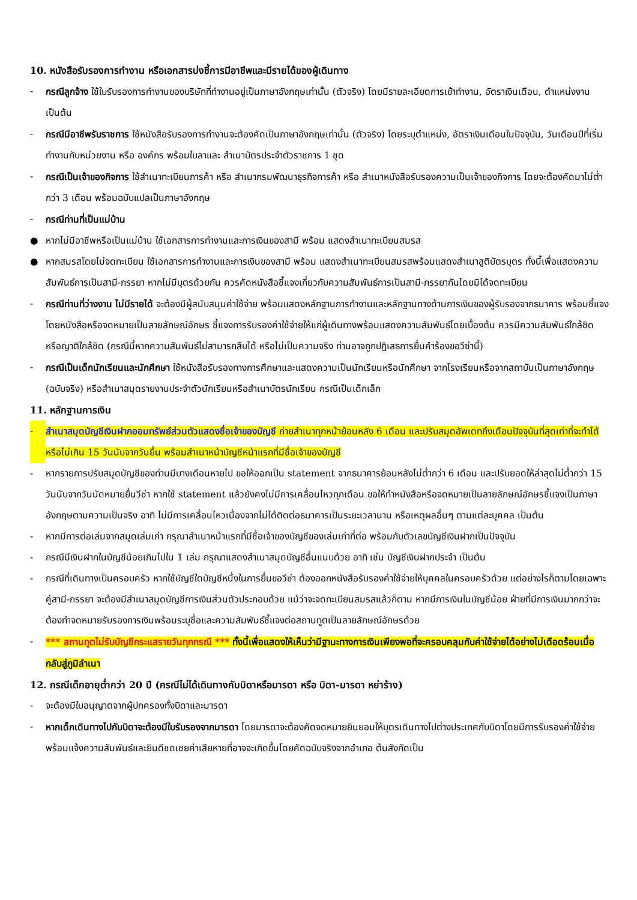10. หนังสือรับรองการทำงาน หรือเอกสารบ่งชี้การมีอาชีพและมีรายได้ของผู้เดินทาง
- กรณีลูกจ้าง ใช้ใบรับรองการทำงานของบริษัทที่ทำงานอยู่เป็นภาษาอังกฤษเท่านั้น (ตัวจริง) โดยมีรายละเอียดการเข้าทำงาน, อัตราเงินเดือน, ตำแหน่งงาน เป็นต้น
- กรณีมีอาชีพรับราชการ ใช้หนังสือรับรองการทำงานจะต้องคัดเป็นภาษาอังกฤษเท่านั้น (ตัวจริง) โดยระบุตำแหน่ง, อัตราเงินเดือนในปัจจุบัน, วันเดือนปีที่เริ่มทำงานกับหน่วยงาน หรือ องค์กร พร้อมใบลาและ สำเนาบัตรประจำตัวราชการ 1 ชุด
- กรณีเป็นเจ้าของกิจการ ใช้สำเนาทะเบียนการค้า หรือ สำเนากรมพัฒนาธุรกิจการค้า หรือ สำเนาหนังสือรับรองความเป็นเจ้าของกิจการ โดยจะต้องคัดมาไม่ต่ำกว่า 3 เดือน พร้อมฉบับแปลเป็นภาษาอังกฤษ
- กรณีท่านที่เป็นแม่บ้าน
● หากไม่มีอาชีพหรือเป็นแม่บ้าน ใช้เอกสารการทำงานและการเงินของสามี พร้อม แสดงสำเนาทะเบียนสมรส
● หากสมรสโดยไม่จดทะเบียน ใช้เอกสารการทำงานและการเงินของสามี พร้อม แสดงสำเนาทะเบียนสมรสพร้อมแสดงสำเนาสูติบัตรบุตร ทั้งนี้เพื่อแสดงความสัมพันธ์การเป็นสามี-ภรรยา หากไม่มีบุตรด้วยกัน ควรคัดหนังสือชี้แจงเกี่ยวกับความสัมพันธ์การเป็นสามี-ภรรยากันโดยมิได้จดทะเบียน
- กรณีท่านที่ว่างงาน ไม่มีรายได้ จะต้องมีผู้สนับสนุนค่าใช้จ่าย พร้อมแสดงหลักฐานการทำงานและหลักฐานทางด้านการเงินของผู้รับรองจากธนาคาร พร้อมชี้แจงโดยหนังสือหรือจดหมายเป็นลายลักษณ์อักษร ชี้แจงการรับรองค่าใช้จ่ายให้แก่ผู้เดินทางพร้อมแสดงความสัมพันธ์โดยเบื้องต้น ควรมีความสัมพันธ์ใกล้ชิด หรือญาติใกล้ชิด (กรณีนี้หากความสัมพันธ์ไม่สามารถสืบได้ หรือไม่เป็นความจริง ท่านอาจถูกปฏิเสธการยื่นคำร้องขอวีซ่านี้)
- กรณีเป็นเด็กนักเรียนและนักศึกษา ใช้หนังสือรับรองทางการศึกษาและแสดงความเป็นนักเรียนหรือนักศึกษา จากโรงเรียนหรือจากสถาบันเป็นภาษาอังกฤษ (ฉบับจริง) หรือสำเนาสมุดรายงานประจำตัวนักเรียนหรือสำเนาบัตรนักเรียน กรณีเป็นเด็กเล็ก
11. หลักฐานการเงิน
- สำเนาสมุดบัญชีเงินฝากออมทรัพย์ส่วนตัวแสดงชื่อเจ้าของบัญชี ถ่ายสำเนาทุกหน้าย้อนหลัง 6 เดือน และปรับสมุดอัพเดทถึงเดือนปัจจุบันที่สุดเท่าที่จะทำได้หรือไม่เกิน 15 วันนับจากวันยื่น พร้อมสำเนาหน้าบัญชีหน้าแรกที่มีชื่อเจ้าของบัญชี
- หากรายการปรับสมุดบัญชีของท่านมีบางเดือนหายไป ขอให้ออกเป็น statement จากธนาคารย้อนหลังไม่ต่ำกว่า 6 เดือน และปรับยอดให้ล่าสุดไม่ต่ำกว่า 15 วันนับจากวันนัดหมายยื่นวีซ่า หากใช้ statement แล้วยังคงไม่มีการเคลื่อนไหวทุกเดือน ขอให้ทำหนังสือหรือจดหมายเป็นลายลักษณ์อักษรชี้แจงเป็นภาษาอังกฤษตามความเป็นจริง อาทิ ไม่มีการเคลื่อนไหวเนื่องจากไม่ได้ติดต่อธนาคารเป็นระยะเวลานาน หรือเหตุผลอื่นๆ ตามแต่ละบุคคล เป็นต้น
- หากมีการต่อเล่มจากสมุดเล่มเก่า กรุณาสำเนาหน้าแรกที่มีชื่อเจ้าของบัญชีของเล่มเก่าที่ต่อ พร้อมกับตัวเลขบัญชีเงินฝากเป็นปัจจุบัน
- กรณีมีเงินฝากในบัญชีน้อยเกินไปใน 1 เล่ม กรุณาแสดงสำเนาสมุดบัญชีอื่นแนบด้วย อาทิ เช่น บัญชีเงินฝากประจำ เป็นต้น
- กรณีที่เดินทางเป็นครอบครัว หากใช้บัญชีใดบัญชีหนึ่งในการยื่นขอวีซ่า ต้องออกหนังสือรับรองค่าใช้จ่ายให้บุคคลในครอบครัวด้วย แต่อย่างไรก็ตามโดยเฉพาะคู่สามี-ภรรยา จะต้องมีสำเนาสมุดบัญชีการเงินส่วนตัวประกอบด้วย แม้ว่าจะจดทะเบียนสมรสแล้วก็ตาม หากมีการเงินในบัญชีน้อย ฝ่ายที่มีการเงินมากกว่าจะต้องทำจดหมายรับรองการเงินพร้อมระบุชื่อและความสัมพันธ์ชี้แจงต่อสถานทูตเป็นลายลักษณ์อักษรด้วย
- *** สถานทูตไม่รับบัญชีกระแสรายวันทุกกรณี *** ทั้งนี้เพื่อแสดงให้เห็นว่ามีฐานะทางการเงินเพียงพอที่จะครอบคลุมกับค่าใช้จ่ายได้อย่างไม่เดือดร้อนเมื่อกลับสู่ภูมิลำเนา
12. กรณีเด็กอายุต่ำกว่า 20 ปี (กรณีไม่ได้เดินทางกับบิดาหรือมารดา หรือ บิดา-มารดา หย่าร้าง)
- จะต้องมีใบอนุญาตจากผู้ปกครองทั้งบิดาและมารดา
- หากเด็กเดินทางไปกับบิดาจะต้องมีใบรับรองจากมารดา โดยมารดาจะต้องคัดจดหมายยินยอมให้บุตรเดินทางไปต่างประเทศกับบิดาโดยมีการรับรองค่าใช้จ่ายพร้อมแจ้งความสัมพันธ์และยินดีชดเชยค่าเสียหายที่อาจจะเกิดขึ้นโดยคัดฉบับจริงจากอำเภอ ต้นสังกัดเป็น